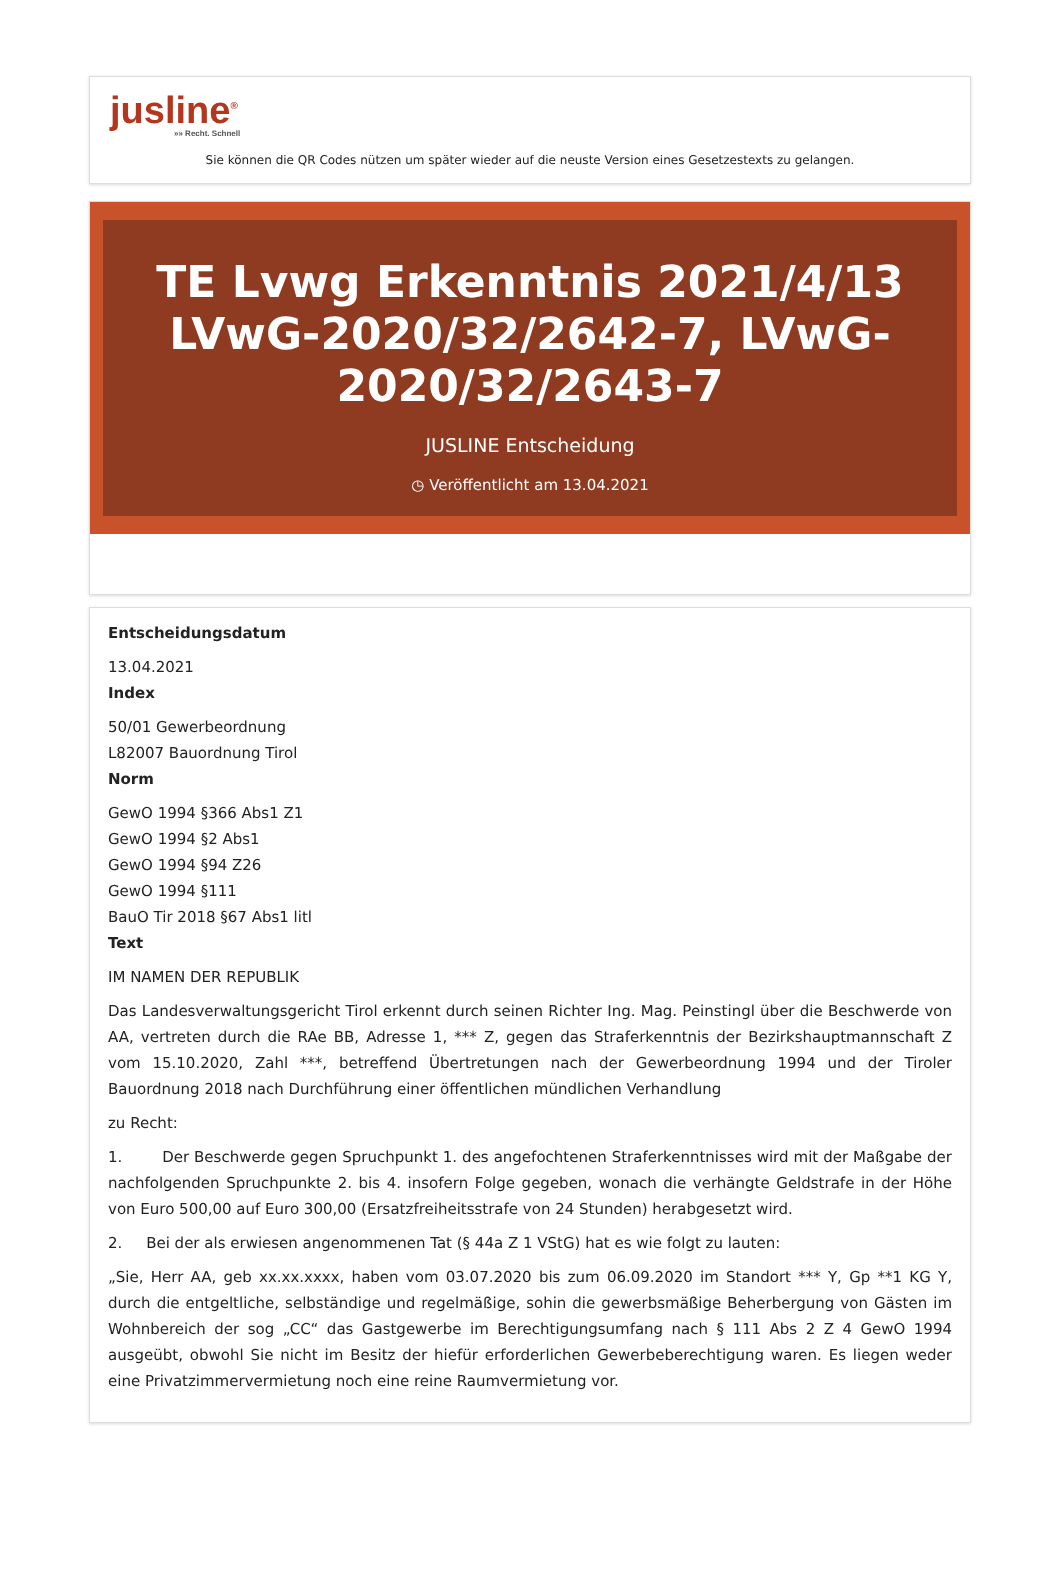jusline<sup>®</sup>
»» Recht. Schnell
Sie können die QR Codes nützen um später wieder auf die neuste Version eines Gesetzestexts zu gelangen.
TE Lvwg Erkenntnis 2021/4/13 LVwG-2020/32/2642-7, LVwG-2020/32/2643-7
JUSLINE Entscheidung
◷ Veröffentlicht am 13.04.2021
Entscheidungsdatum
13.04.2021
Index
50/01 Gewerbeordnung
L82007 Bauordnung Tirol
Norm
GewO 1994 §366 Abs1 Z1
GewO 1994 §2 Abs1
GewO 1994 §94 Z26
GewO 1994 §111
BauO Tir 2018 §67 Abs1 litl
Text
IM NAMEN DER REPUBLIK
Das Landesverwaltungsgericht Tirol erkennt durch seinen Richter Ing. Mag. Peinstingl über die Beschwerde von AA, vertreten durch die RAe BB, Adresse 1, *** Z, gegen das Straferkenntnis der Bezirkshauptmannschaft Z vom 15.10.2020, Zahl ***, betreffend Übertretungen nach der Gewerbeordnung 1994 und der Tiroler Bauordnung 2018 nach Durchführung einer öffentlichen mündlichen Verhandlung
zu Recht:
1. Der Beschwerde gegen Spruchpunkt 1. des angefochtenen Straferkenntnisses wird mit der Maßgabe der nachfolgenden Spruchpunkte 2. bis 4. insofern Folge gegeben, wonach die verhängte Geldstrafe in der Höhe von Euro 500,00 auf Euro 300,00 (Ersatzfreiheitsstrafe von 24 Stunden) herabgesetzt wird.
2. Bei der als erwiesen angenommenen Tat (§ 44a Z 1 VStG) hat es wie folgt zu lauten:
„Sie, Herr AA, geb xx.xx.xxxx, haben vom 03.07.2020 bis zum 06.09.2020 im Standort *** Y, Gp **1 KG Y, durch die entgeltliche, selbständige und regelmäßige, sohin die gewerbsmäßige Beherbergung von Gästen im Wohnbereich der sog „CC“ das Gastgewerbe im Berechtigungsumfang nach § 111 Abs 2 Z 4 GewO 1994 ausgeübt, obwohl Sie nicht im Besitz der hiefür erforderlichen Gewerbeberechtigung waren. Es liegen weder eine Privatzimmervermietung noch eine reine Raumvermietung vor.